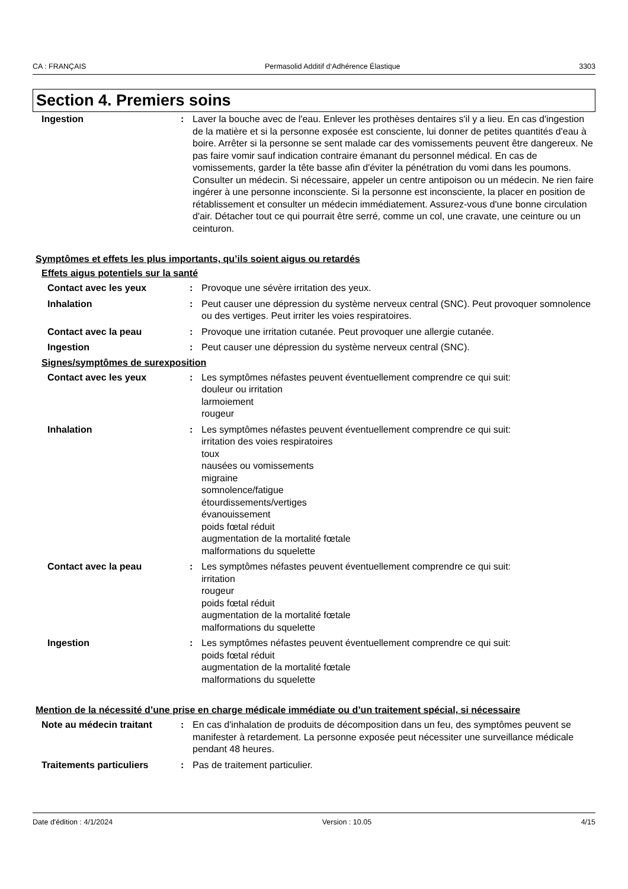CA : FRANÇAIS Permasolid Additif d‘Adhérence Élastique 3303
Section 4. Premiers soins
Ingestion : Laver la bouche avec de l'eau. Enlever les prothèses dentaires s'il y a lieu. En cas d'ingestion de la matière et si la personne exposée est consciente, lui donner de petites quantités d'eau à boire. Arrêter si la personne se sent malade car des vomissements peuvent être dangereux. Ne pas faire vomir sauf indication contraire émanant du personnel médical. En cas de vomissements, garder la tête basse afin d'éviter la pénétration du vomi dans les poumons. Consulter un médecin. Si nécessaire, appeler un centre antipoison ou un médecin. Ne rien faire ingérer à une personne inconsciente. Si la personne est inconsciente, la placer en position de rétablissement et consulter un médecin immédiatement. Assurez-vous d'une bonne circulation d'air. Détacher tout ce qui pourrait être serré, comme un col, une cravate, une ceinture ou un ceinturon.
Symptômes et effets les plus importants, qu’ils soient aigus ou retardés
Effets aigus potentiels sur la santé
Contact avec les yeux : Provoque une sévère irritation des yeux.
Inhalation : Peut causer une dépression du système nerveux central (SNC). Peut provoquer somnolence ou des vertiges. Peut irriter les voies respiratoires.
Contact avec la peau : Provoque une irritation cutanée. Peut provoquer une allergie cutanée.
Ingestion : Peut causer une dépression du système nerveux central (SNC).
Signes/symptômes de surexposition
Contact avec les yeux : Les symptômes néfastes peuvent éventuellement comprendre ce qui suit:
douleur ou irritation
larmoiement
rougeur
Inhalation : Les symptômes néfastes peuvent éventuellement comprendre ce qui suit:
irritation des voies respiratoires
toux
nausées ou vomissements
migraine
somnolence/fatigue
étourdissements/vertiges
évanouissement
poids fœtal réduit
augmentation de la mortalité fœtale
malformations du squelette
Contact avec la peau : Les symptômes néfastes peuvent éventuellement comprendre ce qui suit:
irritation
rougeur
poids fœtal réduit
augmentation de la mortalité fœtale
malformations du squelette
Ingestion : Les symptômes néfastes peuvent éventuellement comprendre ce qui suit:
poids fœtal réduit
augmentation de la mortalité fœtale
malformations du squelette
Mention de la nécessité d’une prise en charge médicale immédiate ou d’un traitement spécial, si nécessaire
Note au médecin traitant : En cas d'inhalation de produits de décomposition dans un feu, des symptômes peuvent se manifester à retardement. La personne exposée peut nécessiter une surveillance médicale pendant 48 heures.
Traitements particuliers : Pas de traitement particulier.
Date d'édition : 4/1/2024 Version : 10.05 4/15